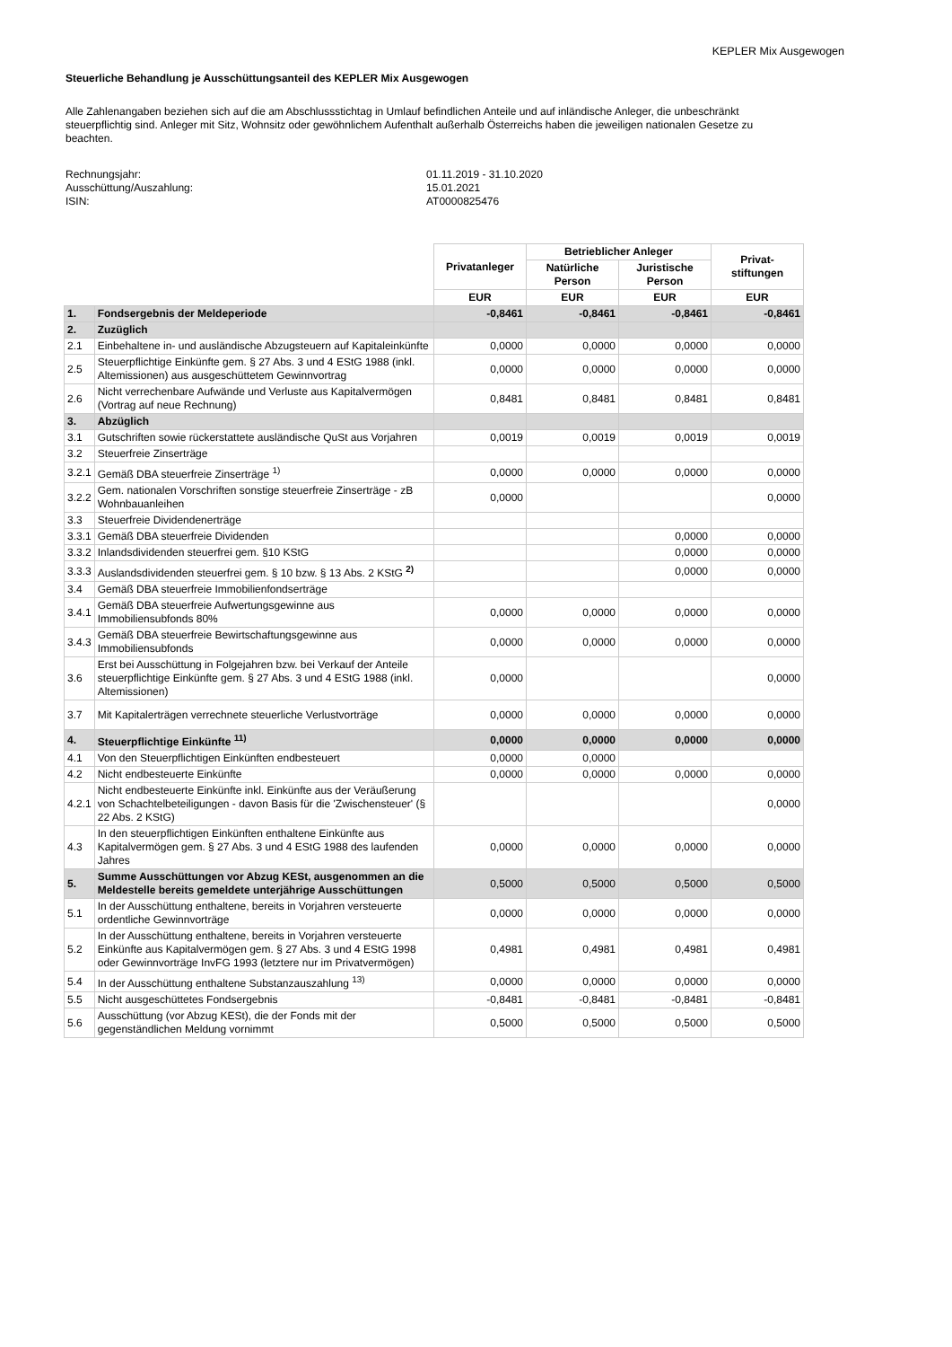KEPLER Mix Ausgewogen
Steuerliche Behandlung je Ausschüttungsanteil des KEPLER Mix Ausgewogen
Alle Zahlenangaben beziehen sich auf die am Abschlussstichtag in Umlauf befindlichen Anteile und auf inländische Anleger, die unbeschränkt steuerpflichtig sind. Anleger mit Sitz, Wohnsitz oder gewöhnlichem Aufenthalt außerhalb Österreichs haben die jeweiligen nationalen Gesetze zu beachten.
Rechnungsjahr: 01.11.2019 - 31.10.2020
Ausschüttung/Auszahlung: 15.01.2021
ISIN: AT0000825476
| | | Privatanleger | Betrieblicher Anleger | | Privat- stiftungen |
| | | | Natürliche Person | Juristische Person | |
| | | EUR | EUR | EUR | EUR |
| 1. | Fondsergebnis der Meldeperiode | -0,8461 | -0,8461 | -0,8461 | -0,8461 |
| 2. | Zuzüglich | | | | |
| 2.1 | Einbehaltene in- und ausländische Abzugsteuern auf Kapitaleinkünfte | 0,0000 | 0,0000 | 0,0000 | 0,0000 |
| 2.5 | Steuerpflichtige Einkünfte gem. § 27 Abs. 3 und 4 EStG 1988 (inkl. Altemissionen) aus ausgeschüttetem Gewinnvortrag | 0,0000 | 0,0000 | 0,0000 | 0,0000 |
| 2.6 | Nicht verrechenbare Aufwände und Verluste aus Kapitalvermögen (Vortrag auf neue Rechnung) | 0,8481 | 0,8481 | 0,8481 | 0,8481 |
| 3. | Abzüglich | | | | |
| 3.1 | Gutschriften sowie rückerstattete ausländische QuSt aus Vorjahren | 0,0019 | 0,0019 | 0,0019 | 0,0019 |
| 3.2 | Steuerfreie Zinserträge | | | | |
| 3.2.1 | Gemäß DBA steuerfreie Zinserträge <sup>1)</sup> | 0,0000 | 0,0000 | 0,0000 | 0,0000 |
| 3.2.2 | Gem. nationalen Vorschriften sonstige steuerfreie Zinserträge - zB Wohnbauanleihen | 0,0000 | | | 0,0000 |
| 3.3 | Steuerfreie Dividendenerträge | | | | |
| 3.3.1 | Gemäß DBA steuerfreie Dividenden | | | 0,0000 | 0,0000 |
| 3.3.2 | Inlandsdividenden steuerfrei gem. §10 KStG | | | 0,0000 | 0,0000 |
| 3.3.3 | Auslandsdividenden steuerfrei gem. § 10 bzw. § 13 Abs. 2 KStG <sup>2)</sup> | | | 0,0000 | 0,0000 |
| 3.4 | Gemäß DBA steuerfreie Immobilienfondserträge | | | | |
| 3.4.1 | Gemäß DBA steuerfreie Aufwertungsgewinne aus Immobiliensubfonds 80% | 0,0000 | 0,0000 | 0,0000 | 0,0000 |
| 3.4.3 | Gemäß DBA steuerfreie Bewirtschaftungsgewinne aus Immobiliensubfonds | 0,0000 | 0,0000 | 0,0000 | 0,0000 |
| 3.6 | Erst bei Ausschüttung in Folgejahren bzw. bei Verkauf der Anteile steuerpflichtige Einkünfte gem. § 27 Abs. 3 und 4 EStG 1988 (inkl. Altemissionen) | 0,0000 | | | 0,0000 |
| 3.7 | Mit Kapitalerträgen verrechnete steuerliche Verlustvorträge | 0,0000 | 0,0000 | 0,0000 | 0,0000 |
| 4. | Steuerpflichtige Einkünfte <sup>11)</sup> | 0,0000 | 0,0000 | 0,0000 | 0,0000 |
| 4.1 | Von den Steuerpflichtigen Einkünften endbesteuert | 0,0000 | 0,0000 | | |
| 4.2 | Nicht endbesteuerte Einkünfte | 0,0000 | 0,0000 | 0,0000 | 0,0000 |
| 4.2.1 | Nicht endbesteuerte Einkünfte inkl. Einkünfte aus der Veräußerung von Schachtelbeteiligungen - davon Basis für die 'Zwischensteuer' (§ 22 Abs. 2 KStG) | | | | 0,0000 |
| 4.3 | In den steuerpflichtigen Einkünften enthaltene Einkünfte aus Kapitalvermögen gem. § 27 Abs. 3 und 4 EStG 1988 des laufenden Jahres | 0,0000 | 0,0000 | 0,0000 | 0,0000 |
| 5. | Summe Ausschüttungen vor Abzug KESt, ausgenommen an die Meldestelle bereits gemeldete unterjährige Ausschüttungen | 0,5000 | 0,5000 | 0,5000 | 0,5000 |
| 5.1 | In der Ausschüttung enthaltene, bereits in Vorjahren versteuerte ordentliche Gewinnvorträge | 0,0000 | 0,0000 | 0,0000 | 0,0000 |
| 5.2 | In der Ausschüttung enthaltene, bereits in Vorjahren versteuerte Einkünfte aus Kapitalvermögen gem. § 27 Abs. 3 und 4 EStG 1998 oder Gewinnvorträge InvFG 1993 (letztere nur im Privatvermögen) | 0,4981 | 0,4981 | 0,4981 | 0,4981 |
| 5.4 | In der Ausschüttung enthaltene Substanzauszahlung <sup>13)</sup> | 0,0000 | 0,0000 | 0,0000 | 0,0000 |
| 5.5 | Nicht ausgeschüttetes Fondsergebnis | -0,8481 | -0,8481 | -0,8481 | -0,8481 |
| 5.6 | Ausschüttung (vor Abzug KESt), die der Fonds mit der gegenständlichen Meldung vornimmt | 0,5000 | 0,5000 | 0,5000 | 0,5000 |